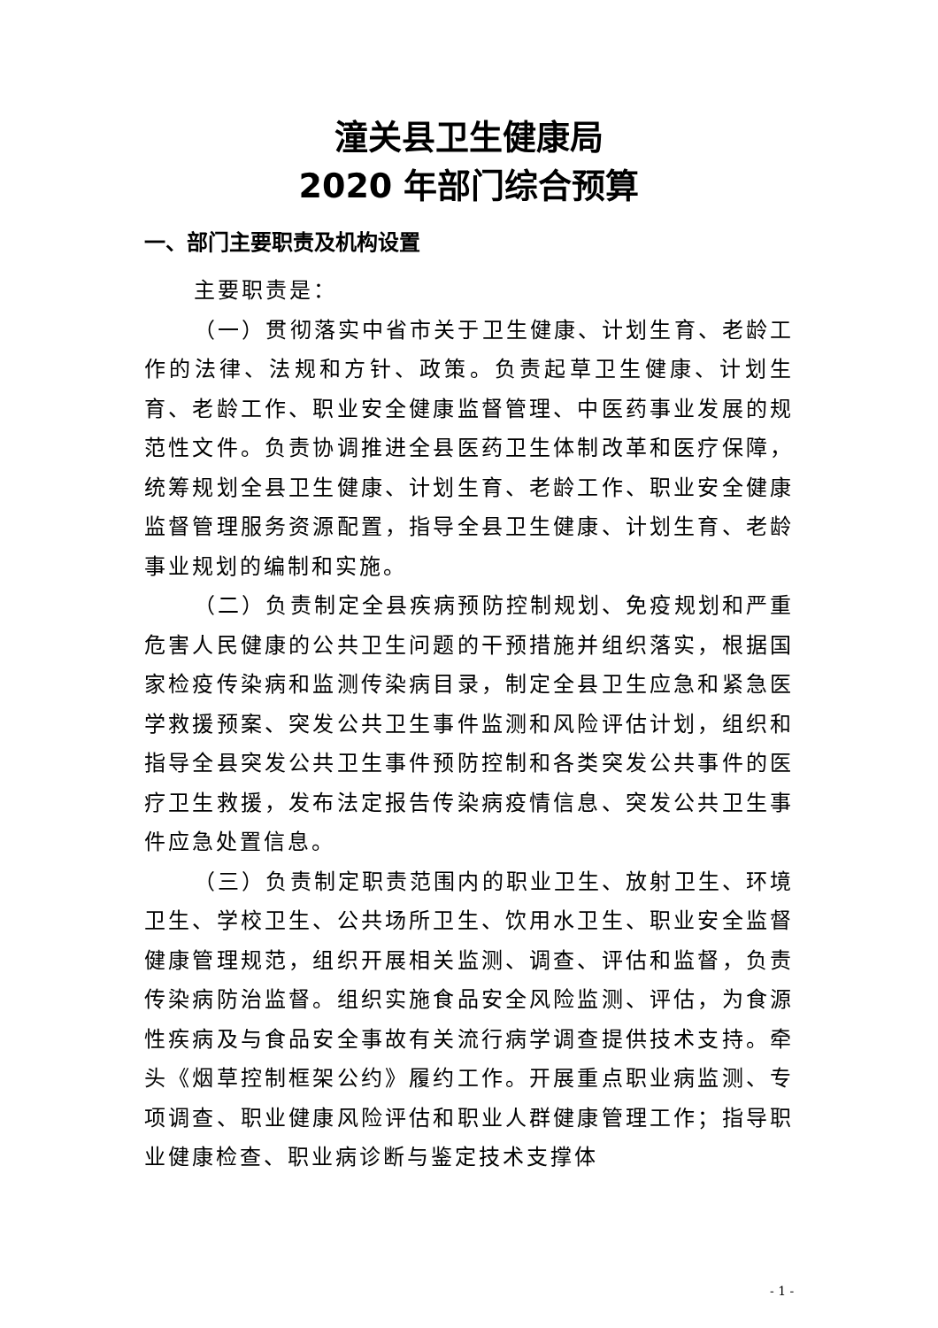潼关县卫生健康局
2020 年部门综合预算
一、部门主要职责及机构设置
主要职责是：
（一）贯彻落实中省市关于卫生健康、计划生育、老龄工作的法律、法规和方针、政策。负责起草卫生健康、计划生育、老龄工作、职业安全健康监督管理、中医药事业发展的规范性文件。负责协调推进全县医药卫生体制改革和医疗保障，统筹规划全县卫生健康、计划生育、老龄工作、职业安全健康监督管理服务资源配置，指导全县卫生健康、计划生育、老龄事业规划的编制和实施。
（二）负责制定全县疾病预防控制规划、免疫规划和严重危害人民健康的公共卫生问题的干预措施并组织落实，根据国家检疫传染病和监测传染病目录，制定全县卫生应急和紧急医学救援预案、突发公共卫生事件监测和风险评估计划，组织和指导全县突发公共卫生事件预防控制和各类突发公共事件的医疗卫生救援，发布法定报告传染病疫情信息、突发公共卫生事件应急处置信息。
（三）负责制定职责范围内的职业卫生、放射卫生、环境卫生、学校卫生、公共场所卫生、饮用水卫生、职业安全监督健康管理规范，组织开展相关监测、调查、评估和监督，负责传染病防治监督。组织实施食品安全风险监测、评估，为食源性疾病及与食品安全事故有关流行病学调查提供技术支持。牵头《烟草控制框架公约》履约工作。开展重点职业病监测、专项调查、职业健康风险评估和职业人群健康管理工作；指导职业健康检查、职业病诊断与鉴定技术支撑体
- 1 -